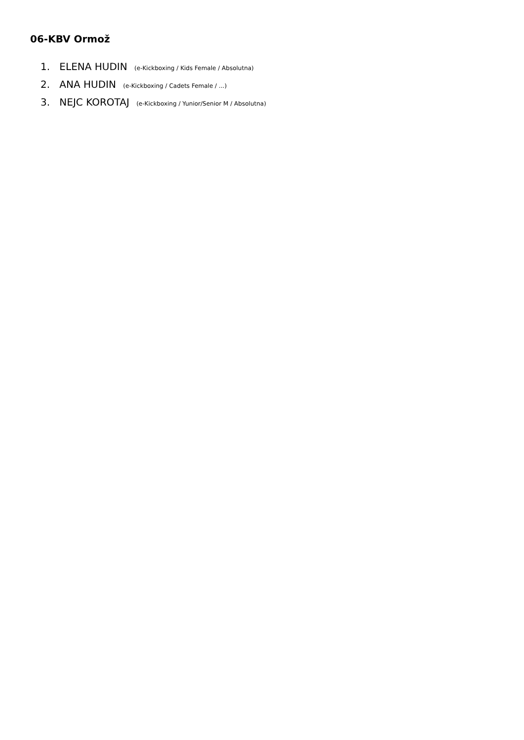06-KBV Ormož
1. ELENA HUDIN (e-Kickboxing / Kids Female / Absolutna)
2. ANA HUDIN (e-Kickboxing / Cadets Female / ...)
3. NEJC KOROTAJ (e-Kickboxing / Yunior/Senior M / Absolutna)